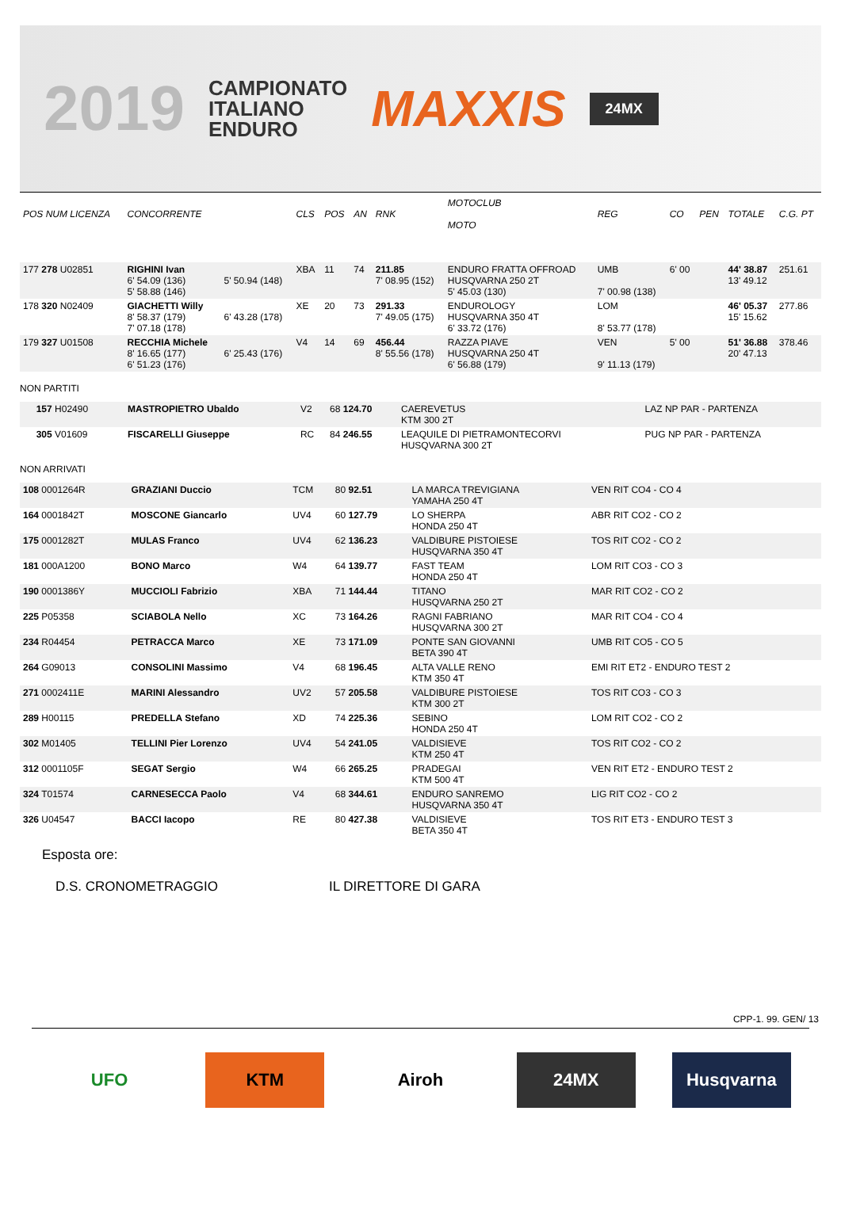2019
CAMPIONATO
ITALIANO
ENDURO
MAXXIS
24MX
| POS NUM LICENZA | CONCORRENTE | | CLS | POS | AN | RNK | MOTOCLUB MOTO | REG | CO | PEN | TOTALE | C.G. PT |
| --- | --- | --- | --- | --- | --- | --- | --- | --- | --- | --- | --- | --- |
| 177 278 U02851 | RIGHINI Ivan 6' 54.09 (136) 5' 58.88 (146) | 5' 50.94 (148) | XBA | 11 | 74 | 211.85 7' 08.95 (152) | ENDURO FRATTA OFFROAD HUSQVARNA 250 2T 5' 45.03 (130) | UMB 7' 00.98 (138) | 6' 00 | | 44' 38.87 13' 49.12 | 251.61 |
| 178 320 N02409 | GIACHETTI Willy 8' 58.37 (179) 7' 07.18 (178) | 6' 43.28 (178) | XE | 20 | 73 | 291.33 7' 49.05 (175) | ENDUROLOGY HUSQVARNA 350 4T 6' 33.72 (176) | LOM 8' 53.77 (178) | | | 46' 05.37 15' 15.62 | 277.86 |
| 179 327 U01508 | RECCHIA Michele 8' 16.65 (177) 6' 51.23 (176) | 6' 25.43 (176) | V4 | 14 | 69 | 456.44 8' 55.56 (178) | RAZZA PIAVE HUSQVARNA 250 4T 6' 56.88 (179) | VEN 9' 11.13 (179) | 5' 00 | | 51' 36.88 20' 47.13 | 378.46 |
NON PARTITI
| 157 H02490 | MASTROPIETRO Ubaldo | V2 | 68 124.70 | CAEREVETUS KTM 300 2T | LAZ NP PAR - PARTENZA |
| 305 V01609 | FISCARELLI Giuseppe | RC | 84 246.55 | LEAQUILE DI PIETRAMONTECORVI HUSQVARNA 300 2T | PUG NP PAR - PARTENZA |
NON ARRIVATI
| 108 0001264R | GRAZIANI Duccio | TCM | 80 92.51 | LA MARCA TREVIGIANA YAMAHA 250 4T | VEN RIT CO4 - CO 4 |
| 164 0001842T | MOSCONE Giancarlo | UV4 | 60 127.79 | LO SHERPA HONDA 250 4T | ABR RIT CO2 - CO 2 |
| 175 0001282T | MULAS Franco | UV4 | 62 136.23 | VALDIBURE PISTOIESE HUSQVARNA 350 4T | TOS RIT CO2 - CO 2 |
| 181 000A1200 | BONO Marco | W4 | 64 139.77 | FAST TEAM HONDA 250 4T | LOM RIT CO3 - CO 3 |
| 190 0001386Y | MUCCIOLI Fabrizio | XBA | 71 144.44 | TITANO HUSQVARNA 250 2T | MAR RIT CO2 - CO 2 |
| 225 P05358 | SCIABOLA Nello | XC | 73 164.26 | RAGNI FABRIANO HUSQVARNA 300 2T | MAR RIT CO4 - CO 4 |
| 234 R04454 | PETRACCA Marco | XE | 73 171.09 | PONTE SAN GIOVANNI BETA 390 4T | UMB RIT CO5 - CO 5 |
| 264 G09013 | CONSOLINI Massimo | V4 | 68 196.45 | ALTA VALLE RENO KTM 350 4T | EMI RIT ET2 - ENDURO TEST 2 |
| 271 0002411E | MARINI Alessandro | UV2 | 57 205.58 | VALDIBURE PISTOIESE KTM 300 2T | TOS RIT CO3 - CO 3 |
| 289 H00115 | PREDELLA Stefano | XD | 74 225.36 | SEBINO HONDA 250 4T | LOM RIT CO2 - CO 2 |
| 302 M01405 | TELLINI Pier Lorenzo | UV4 | 54 241.05 | VALDISIEVE KTM 250 4T | TOS RIT CO2 - CO 2 |
| 312 0001105F | SEGAT Sergio | W4 | 66 265.25 | PRADEGAI KTM 500 4T | VEN RIT ET2 - ENDURO TEST 2 |
| 324 T01574 | CARNESECCA Paolo | V4 | 68 344.61 | ENDURO SANREMO HUSQVARNA 350 4T | LIG RIT CO2 - CO 2 |
| 326 U04547 | BACCI Iacopo | RE | 80 427.38 | VALDISIEVE BETA 350 4T | TOS RIT ET3 - ENDURO TEST 3 |
Esposta ore:
D.S. CRONOMETRAGGIO IL DIRETTORE DI GARA
CPP-1. 99. GEN/ 13
UFO KTM Airoh 24MX Husqvarna